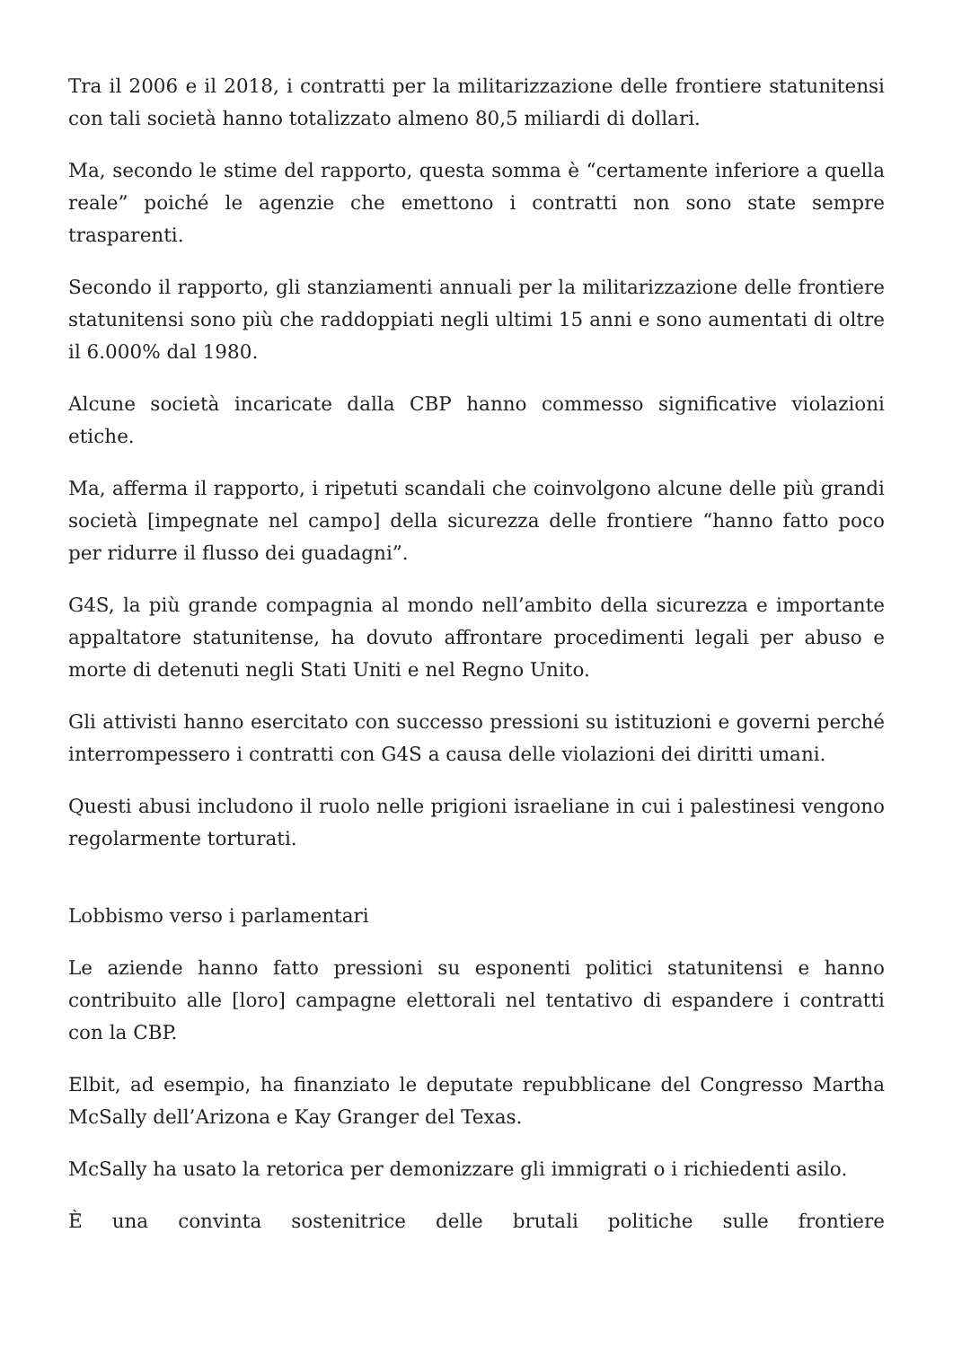Tra il 2006 e il 2018, i contratti per la militarizzazione delle frontiere statunitensi con tali società hanno totalizzato almeno 80,5 miliardi di dollari.
Ma, secondo le stime del rapporto, questa somma è “certamente inferiore a quella reale” poiché le agenzie che emettono i contratti non sono state sempre trasparenti.
Secondo il rapporto, gli stanziamenti annuali per la militarizzazione delle frontiere statunitensi sono più che raddoppiati negli ultimi 15 anni e sono aumentati di oltre il 6.000% dal 1980.
Alcune società incaricate dalla CBP hanno commesso significative violazioni etiche.
Ma, afferma il rapporto, i ripetuti scandali che coinvolgono alcune delle più grandi società [impegnate nel campo] della sicurezza delle frontiere “hanno fatto poco per ridurre il flusso dei guadagni”.
G4S, la più grande compagnia al mondo nell’ambito della sicurezza e importante appaltatore statunitense, ha dovuto affrontare procedimenti legali per abuso e morte di detenuti negli Stati Uniti e nel Regno Unito.
Gli attivisti hanno esercitato con successo pressioni su istituzioni e governi perché interrompessero i contratti con G4S a causa delle violazioni dei diritti umani.
Questi abusi includono il ruolo nelle prigioni israeliane in cui i palestinesi vengono regolarmente torturati.
Lobbismo verso i parlamentari
Le aziende hanno fatto pressioni su esponenti politici statunitensi e hanno contribuito alle [loro] campagne elettorali nel tentativo di espandere i contratti con la CBP.
Elbit, ad esempio, ha finanziato le deputate repubblicane del Congresso Martha McSally dell’Arizona e Kay Granger del Texas.
McSally ha usato la retorica per demonizzare gli immigrati o i richiedenti asilo.
È una convinta sostenitrice delle brutali politiche sulle frontiere